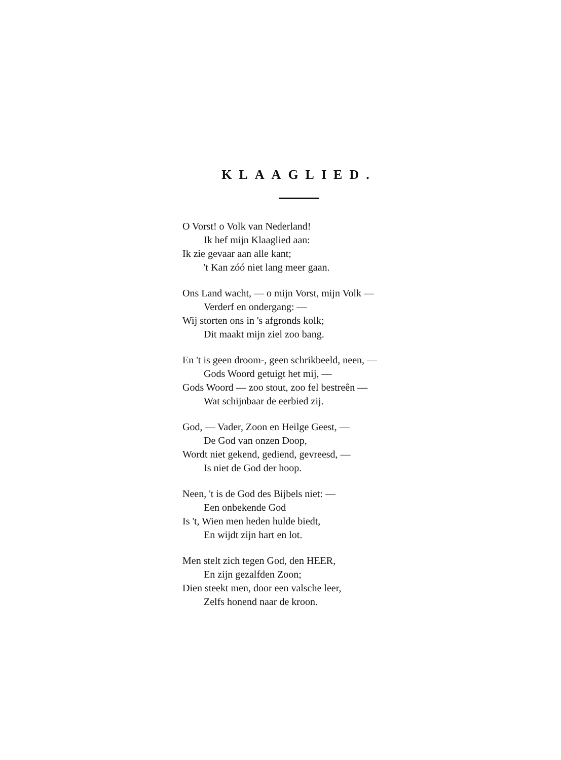KLAAGLIED.
O Vorst! o Volk van Nederland!
Ik hef mijn Klaaglied aan:
Ik zie gevaar aan alle kant;
't Kan zóó niet lang meer gaan.
Ons Land wacht, — o mijn Vorst, mijn Volk —
Verderf en ondergang: —
Wij storten ons in 's afgronds kolk;
Dit maakt mijn ziel zoo bang.
En 't is geen droom-, geen schrikbeeld, neen, —
Gods Woord getuigt het mij, —
Gods Woord — zoo stout, zoo fel bestreên —
Wat schijnbaar de eerbied zij.
God, — Vader, Zoon en Heilge Geest, —
De God van onzen Doop,
Wordt niet gekend, gediend, gevreesd, —
Is niet de God der hoop.
Neen, 't is de God des Bijbels niet: —
Een onbekende God
Is 't, Wien men heden hulde biedt,
En wijdt zijn hart en lot.
Men stelt zich tegen God, den HEER,
En zijn gezalfden Zoon;
Dien steekt men, door een valsche leer,
Zelfs honend naar de kroon.